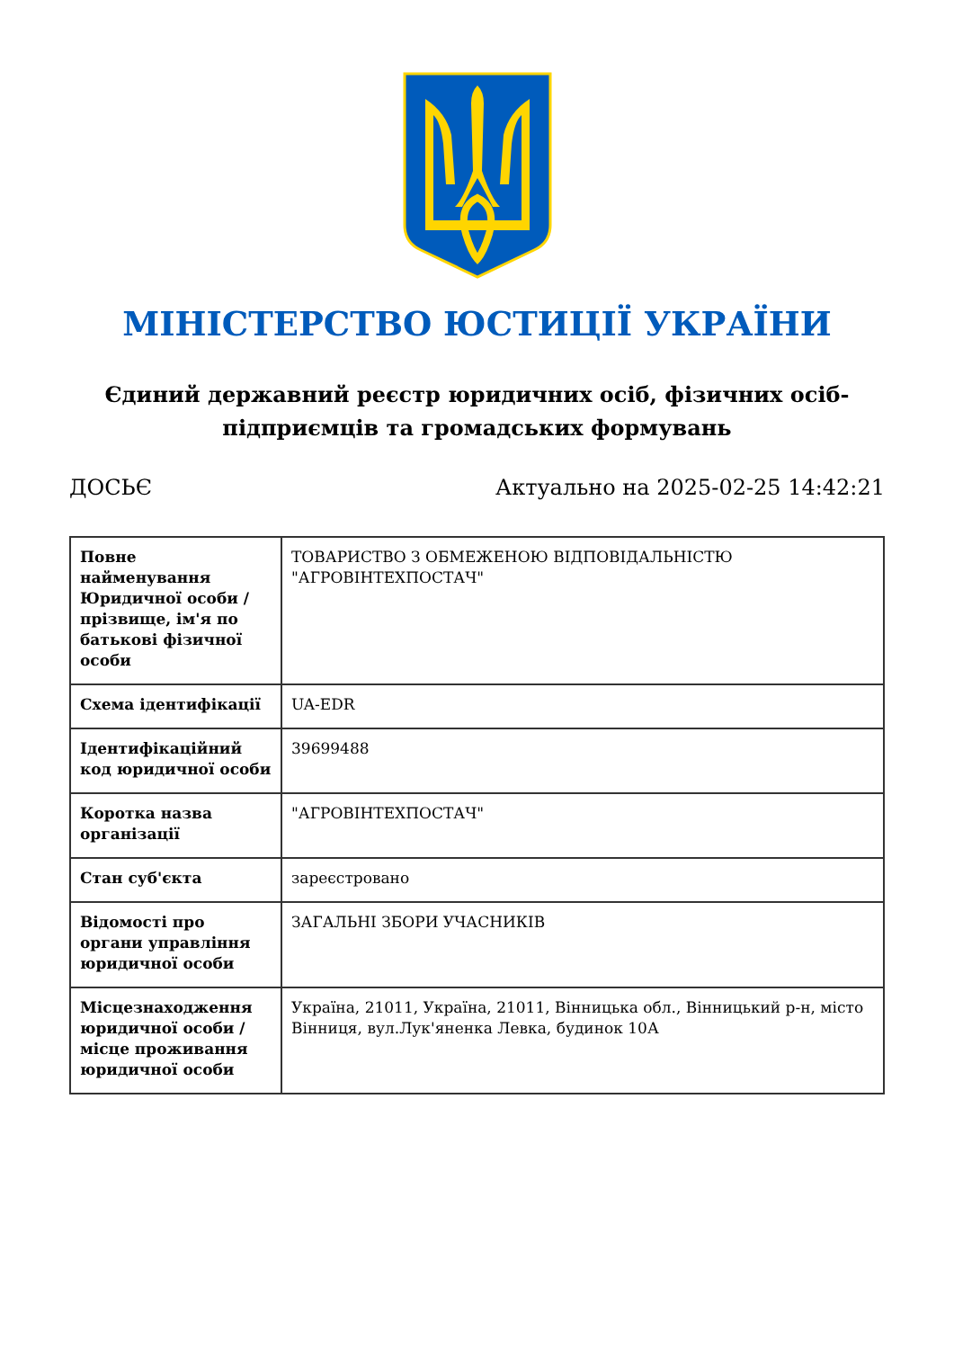МІНІСТЕРСТВО ЮСТИЦІЇ УКРАЇНИ
Єдиний державний реєстр юридичних осіб, фізичних осіб-підприємців та громадських формувань
ДОСЬЄ Актуально на 2025-02-25 14:42:21
| Повне найменування Юридичної особи / прізвище, ім'я по батькові фізичної особи | ТОВАРИСТВО З ОБМЕЖЕНОЮ ВІДПОВІДАЛЬНІСТЮ "АГРОВІНТЕХПОСТАЧ" |
| Схема ідентифікації | UA-EDR |
| Ідентифікаційний код юридичної особи | 39699488 |
| Коротка назва організації | "АГРОВІНТЕХПОСТАЧ" |
| Стан суб'єкта | зареєстровано |
| Відомості про органи управління юридичної особи | ЗАГАЛЬНІ ЗБОРИ УЧАСНИКІВ |
| Місцезнаходження юридичної особи / місце проживання юридичної особи | Україна, 21011, Україна, 21011, Вінницька обл., Вінницький р-н, місто Вінниця, вул.Лук'яненка Левка, будинок 10А |